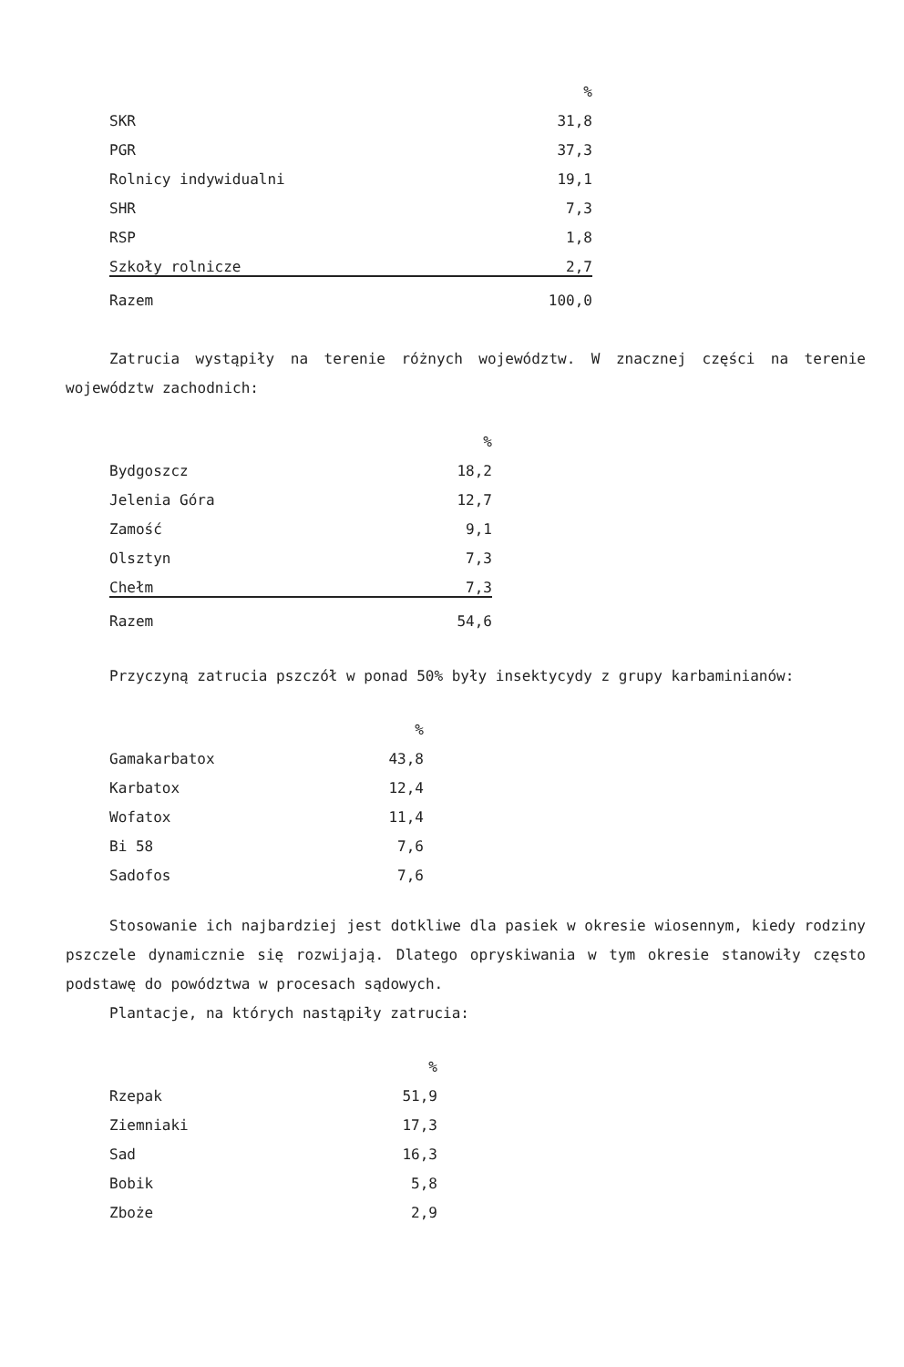| | % |
| --- | --- |
| SKR | 31,8 |
| PGR | 37,3 |
| Rolnicy indywidualni | 19,1 |
| SHR | 7,3 |
| RSP | 1,8 |
| Szkoły rolnicze | 2,7 |
| Razem | 100,0 |
Zatrucia wystąpiły na terenie różnych województw. W znacznej części na terenie województw zachodnich:
| | % |
| --- | --- |
| Bydgoszcz | 18,2 |
| Jelenia Góra | 12,7 |
| Zamość | 9,1 |
| Olsztyn | 7,3 |
| Chełm | 7,3 |
| Razem | 54,6 |
Przyczyną zatrucia pszczół w ponad 50% były insektycydy z grupy karbaminianów:
| | % |
| --- | --- |
| Gamakarbatox | 43,8 |
| Karbatox | 12,4 |
| Wofatox | 11,4 |
| Bi 58 | 7,6 |
| Sadofos | 7,6 |
Stosowanie ich najbardziej jest dotkliwe dla pasiek w okresie wiosennym, kiedy rodziny pszczele dynamicznie się rozwijają. Dlatego opryskiwania w tym okresie stanowiły często podstawę do powództwa w procesach sądowych.
Plantacje, na których nastąpiły zatrucia:
| | % |
| --- | --- |
| Rzepak | 51,9 |
| Ziemniaki | 17,3 |
| Sad | 16,3 |
| Bobik | 5,8 |
| Zboże | 2,9 |